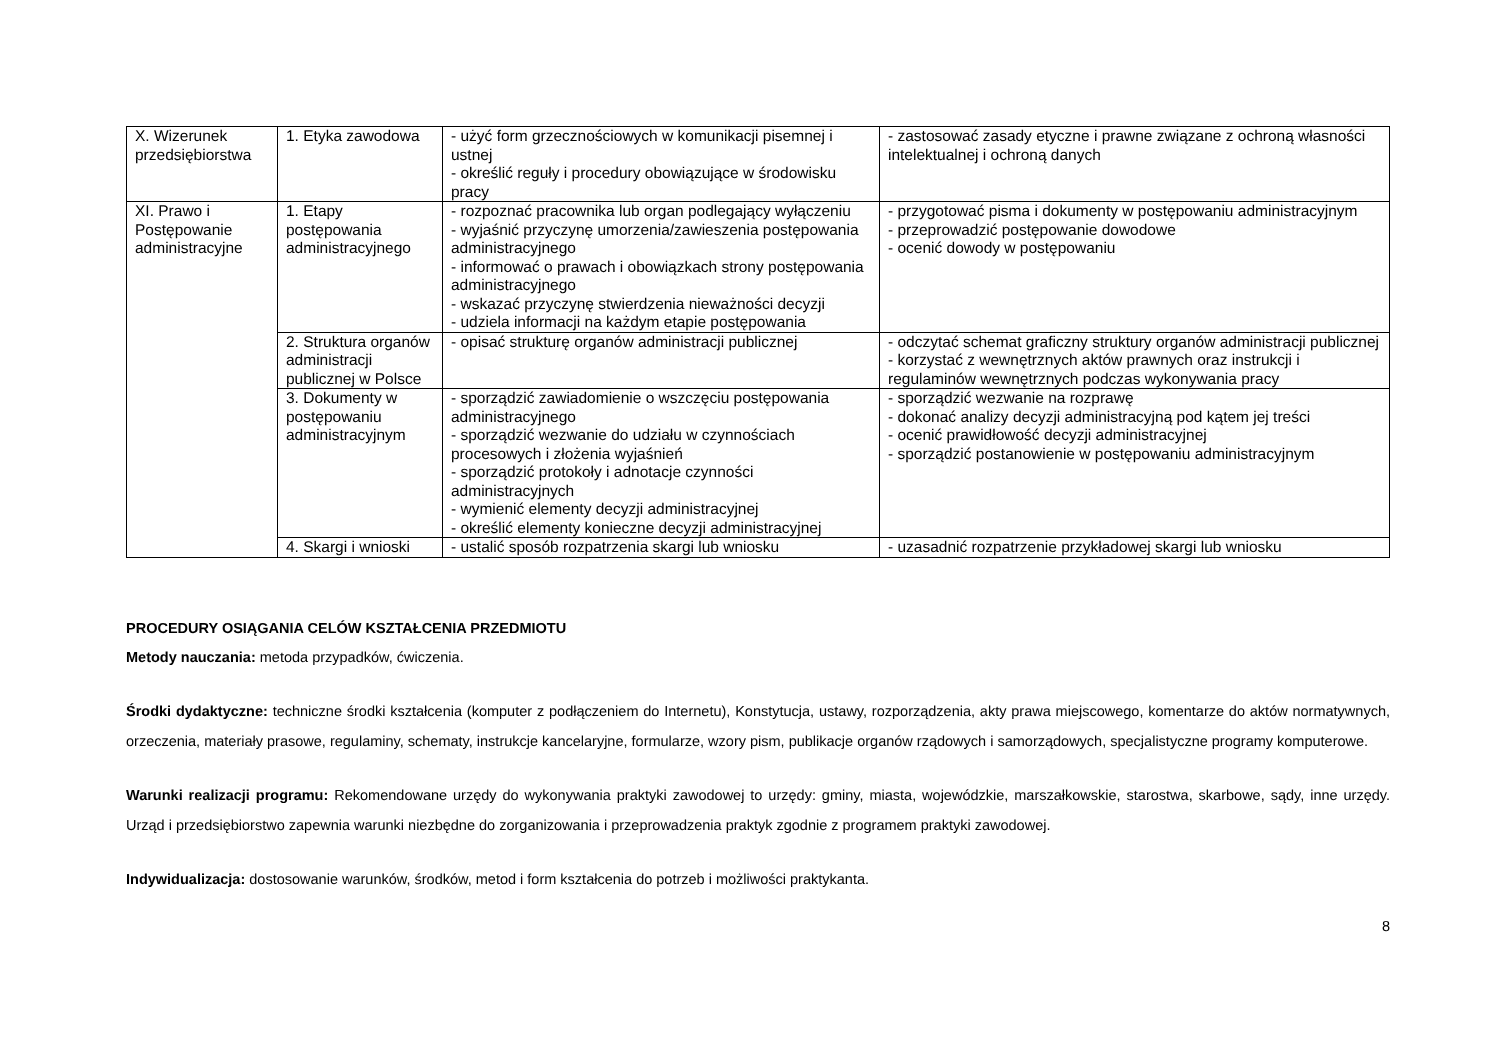| X. Wizerunek przedsiębiorstwa | 1. Etyka zawodowa | - użyć form grzecznościowych w komunikacji pisemnej i ustnej - określić reguły i procedury obowiązujące w środowisku pracy | - zastosować zasady etyczne i prawne związane z ochroną własności intelektualnej i ochroną danych |
| XI. Prawo i Postępowanie administracyjne | 1. Etapy postępowania administracyjnego | - rozpoznać pracownika lub organ podlegający wyłączeniu - wyjaśnić przyczynę umorzenia/zawieszenia postępowania administracyjnego - informować o prawach i obowiązkach strony postępowania administracyjnego - wskazać przyczynę stwierdzenia nieważności decyzji - udziela informacji na każdym etapie postępowania | - przygotować pisma i dokumenty w postępowaniu administracyjnym - przeprowadzić postępowanie dowodowe - ocenić dowody w postępowaniu |
| | 2. Struktura organów administracji publicznej w Polsce | - opisać strukturę organów administracji publicznej | - odczytać schemat graficzny struktury organów administracji publicznej - korzystać z wewnętrznych aktów prawnych oraz instrukcji i regulaminów wewnętrznych podczas wykonywania pracy |
| | 3. Dokumenty w postępowaniu administracyjnym | - sporządzić zawiadomienie o wszczęciu postępowania administracyjnego - sporządzić wezwanie do udziału w czynnościach procesowych i złożenia wyjaśnień - sporządzić protokoły i adnotacje czynności administracyjnych - wymienić elementy decyzji administracyjnej - określić elementy konieczne decyzji administracyjnej | - sporządzić wezwanie na rozprawę - dokonać analizy decyzji administracyjną pod kątem jej treści - ocenić prawidłowość decyzji administracyjnej - sporządzić postanowienie w postępowaniu administracyjnym |
| | 4. Skargi i wnioski | - ustalić sposób rozpatrzenia skargi lub wniosku | - uzasadnić rozpatrzenie przykładowej skargi lub wniosku |
PROCEDURY OSIĄGANIA CELÓW KSZTAŁCENIA PRZEDMIOTU
Metody nauczania: metoda przypadków, ćwiczenia.
Środki dydaktyczne: techniczne środki kształcenia (komputer z podłączeniem do Internetu), Konstytucja, ustawy, rozporządzenia, akty prawa miejscowego, komentarze do aktów normatywnych, orzeczenia, materiały prasowe, regulaminy, schematy, instrukcje kancelaryjne, formularze, wzory pism, publikacje organów rządowych i samorządowych, specjalistyczne programy komputerowe.
Warunki realizacji programu: Rekomendowane urzędy do wykonywania praktyki zawodowej to urzędy: gminy, miasta, wojewódzkie, marszałkowskie, starostwa, skarbowe, sądy, inne urzędy. Urząd i przedsiębiorstwo zapewnia warunki niezbędne do zorganizowania i przeprowadzenia praktyk zgodnie z programem praktyki zawodowej.
Indywidualizacja: dostosowanie warunków, środków, metod i form kształcenia do potrzeb i możliwości praktykanta.
8